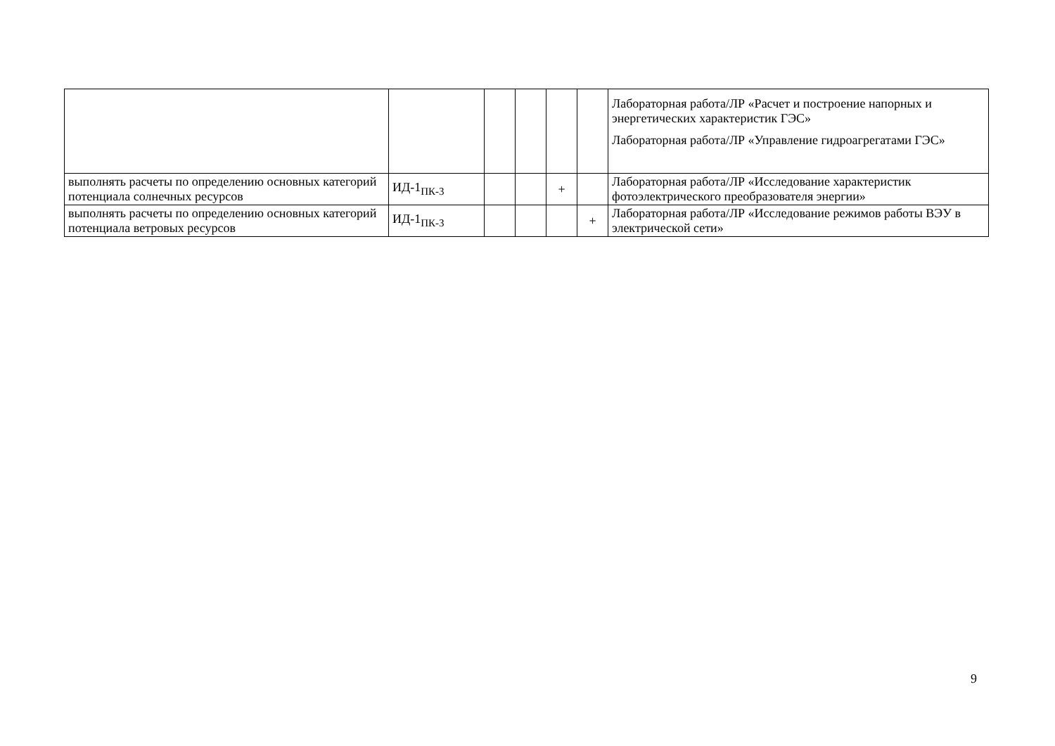| | | | | | | Лабораторная работа/ЛР «Расчет и построение напорных и энергетических характеристик ГЭС» Лабораторная работа/ЛР «Управление гидроагрегатами ГЭС» |
| выполнять расчеты по определению основных категорий потенциала солнечных ресурсов | ИД-1<sub>ПК-3</sub> | | | + | | Лабораторная работа/ЛР «Исследование характеристик фотоэлектрического преобразователя энергии» |
| выполнять расчеты по определению основных категорий потенциала ветровых ресурсов | ИД-1<sub>ПК-3</sub> | | | | + | Лабораторная работа/ЛР «Исследование режимов работы ВЭУ в электрической сети» |
9